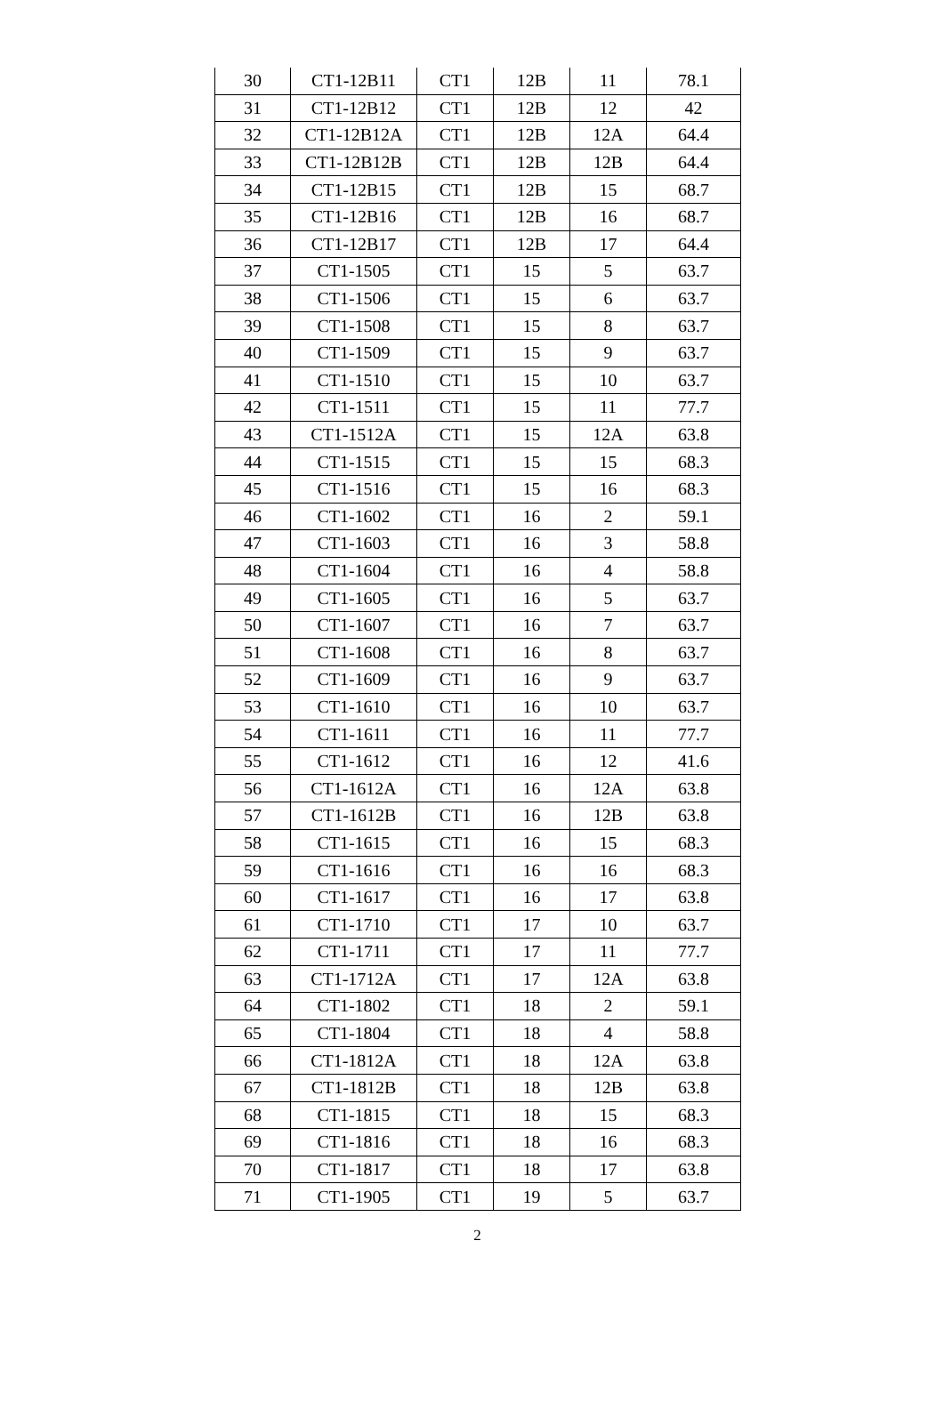| 30 | CT1-12B11 | CT1 | 12B | 11 | 78.1 |
| 31 | CT1-12B12 | CT1 | 12B | 12 | 42 |
| 32 | CT1-12B12A | CT1 | 12B | 12A | 64.4 |
| 33 | CT1-12B12B | CT1 | 12B | 12B | 64.4 |
| 34 | CT1-12B15 | CT1 | 12B | 15 | 68.7 |
| 35 | CT1-12B16 | CT1 | 12B | 16 | 68.7 |
| 36 | CT1-12B17 | CT1 | 12B | 17 | 64.4 |
| 37 | CT1-1505 | CT1 | 15 | 5 | 63.7 |
| 38 | CT1-1506 | CT1 | 15 | 6 | 63.7 |
| 39 | CT1-1508 | CT1 | 15 | 8 | 63.7 |
| 40 | CT1-1509 | CT1 | 15 | 9 | 63.7 |
| 41 | CT1-1510 | CT1 | 15 | 10 | 63.7 |
| 42 | CT1-1511 | CT1 | 15 | 11 | 77.7 |
| 43 | CT1-1512A | CT1 | 15 | 12A | 63.8 |
| 44 | CT1-1515 | CT1 | 15 | 15 | 68.3 |
| 45 | CT1-1516 | CT1 | 15 | 16 | 68.3 |
| 46 | CT1-1602 | CT1 | 16 | 2 | 59.1 |
| 47 | CT1-1603 | CT1 | 16 | 3 | 58.8 |
| 48 | CT1-1604 | CT1 | 16 | 4 | 58.8 |
| 49 | CT1-1605 | CT1 | 16 | 5 | 63.7 |
| 50 | CT1-1607 | CT1 | 16 | 7 | 63.7 |
| 51 | CT1-1608 | CT1 | 16 | 8 | 63.7 |
| 52 | CT1-1609 | CT1 | 16 | 9 | 63.7 |
| 53 | CT1-1610 | CT1 | 16 | 10 | 63.7 |
| 54 | CT1-1611 | CT1 | 16 | 11 | 77.7 |
| 55 | CT1-1612 | CT1 | 16 | 12 | 41.6 |
| 56 | CT1-1612A | CT1 | 16 | 12A | 63.8 |
| 57 | CT1-1612B | CT1 | 16 | 12B | 63.8 |
| 58 | CT1-1615 | CT1 | 16 | 15 | 68.3 |
| 59 | CT1-1616 | CT1 | 16 | 16 | 68.3 |
| 60 | CT1-1617 | CT1 | 16 | 17 | 63.8 |
| 61 | CT1-1710 | CT1 | 17 | 10 | 63.7 |
| 62 | CT1-1711 | CT1 | 17 | 11 | 77.7 |
| 63 | CT1-1712A | CT1 | 17 | 12A | 63.8 |
| 64 | CT1-1802 | CT1 | 18 | 2 | 59.1 |
| 65 | CT1-1804 | CT1 | 18 | 4 | 58.8 |
| 66 | CT1-1812A | CT1 | 18 | 12A | 63.8 |
| 67 | CT1-1812B | CT1 | 18 | 12B | 63.8 |
| 68 | CT1-1815 | CT1 | 18 | 15 | 68.3 |
| 69 | CT1-1816 | CT1 | 18 | 16 | 68.3 |
| 70 | CT1-1817 | CT1 | 18 | 17 | 63.8 |
| 71 | CT1-1905 | CT1 | 19 | 5 | 63.7 |
2